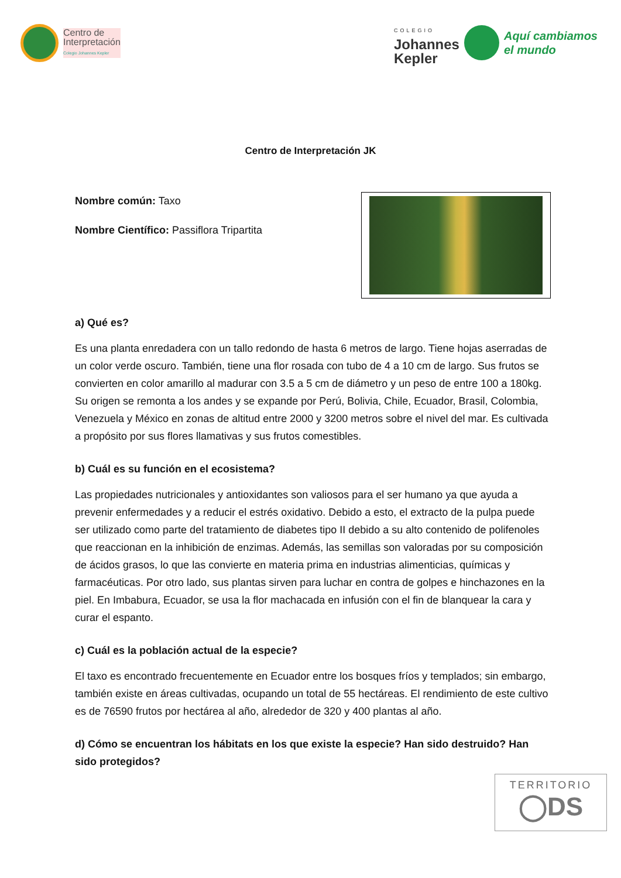Centro de
Interpretación
Colegio Johannes Kepler
COLEGIO
Johannes
Kepler
Aquí cambiamos
el mundo
Centro de Interpretación JK
Nombre común: Taxo
Nombre Científico: Passiflora Tripartita
a) Qué es?
Es una planta enredadera con un tallo redondo de hasta 6 metros de largo. Tiene hojas aserradas de un color verde oscuro. También, tiene una flor rosada con tubo de 4 a 10 cm de largo. Sus frutos se convierten en color amarillo al madurar con 3.5 a 5 cm de diámetro y un peso de entre 100 a 180kg. Su origen se remonta a los andes y se expande por Perú, Bolivia, Chile, Ecuador, Brasil, Colombia, Venezuela y México en zonas de altitud entre 2000 y 3200 metros sobre el nivel del mar. Es cultivada a propósito por sus flores llamativas y sus frutos comestibles.
b) Cuál es su función en el ecosistema?
Las propiedades nutricionales y antioxidantes son valiosos para el ser humano ya que ayuda a prevenir enfermedades y a reducir el estrés oxidativo. Debido a esto, el extracto de la pulpa puede ser utilizado como parte del tratamiento de diabetes tipo II debido a su alto contenido de polifenoles que reaccionan en la inhibición de enzimas. Además, las semillas son valoradas por su composición de ácidos grasos, lo que las convierte en materia prima en industrias alimenticias, químicas y farmacéuticas. Por otro lado, sus plantas sirven para luchar en contra de golpes e hinchazones en la piel. En Imbabura, Ecuador, se usa la flor machacada en infusión con el fin de blanquear la cara y curar el espanto.
c) Cuál es la población actual de la especie?
El taxo es encontrado frecuentemente en Ecuador entre los bosques fríos y templados; sin embargo, también existe en áreas cultivadas, ocupando un total de 55 hectáreas. El rendimiento de este cultivo es de 76590 frutos por hectárea al año, alrededor de 320 y 400 plantas al año.
d) Cómo se encuentran los hábitats en los que existe la especie? Han sido destruido? Han sido protegidos?
TERRITORIO
◯DS